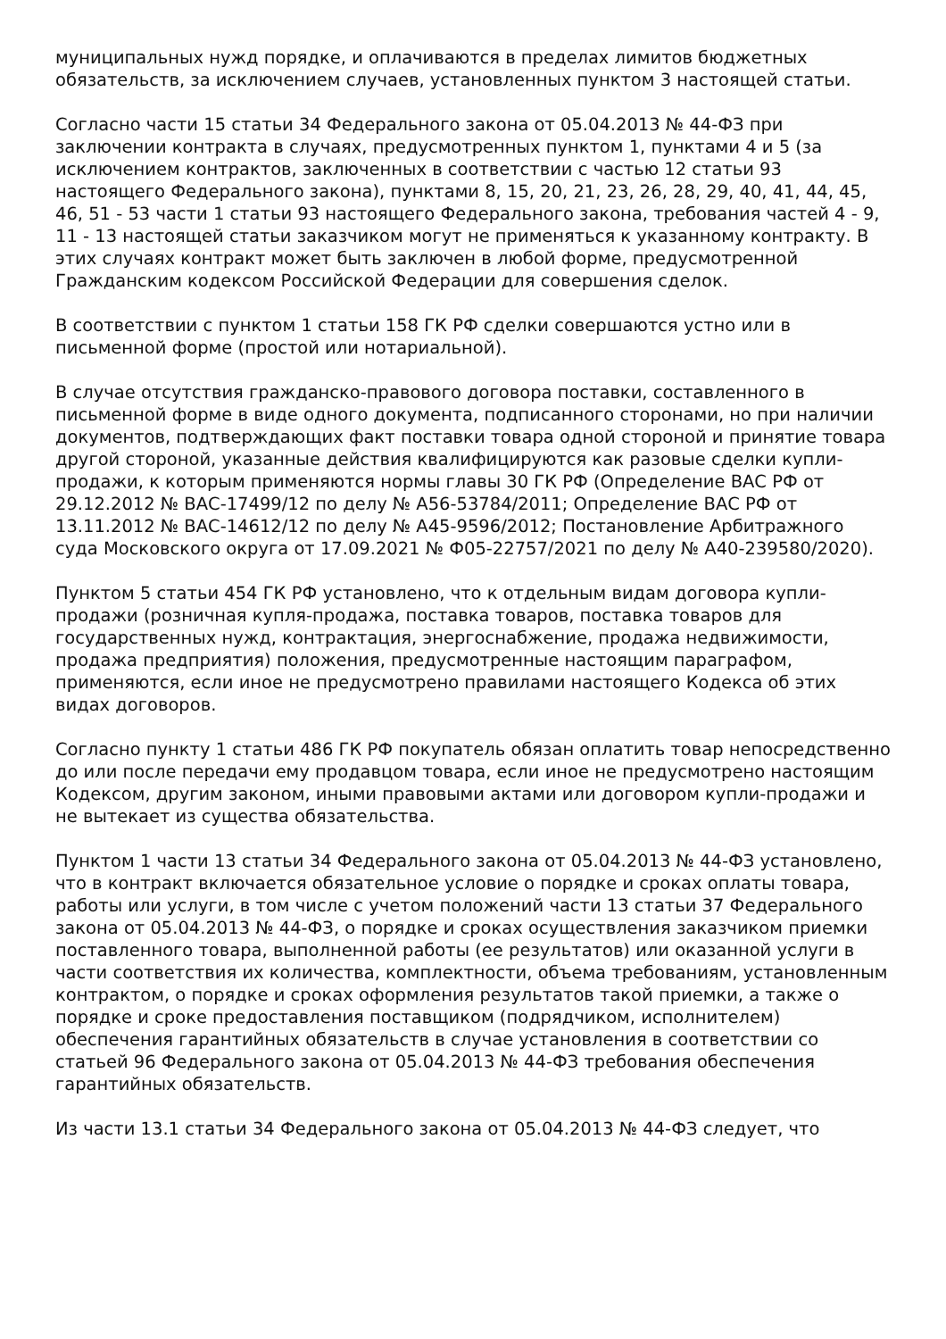муниципальных нужд порядке, и оплачиваются в пределах лимитов бюджетных обязательств, за исключением случаев, установленных пунктом 3 настоящей статьи.
Согласно части 15 статьи 34 Федерального закона от 05.04.2013 № 44-ФЗ при заключении контракта в случаях, предусмотренных пунктом 1, пунктами 4 и 5 (за исключением контрактов, заключенных в соответствии с частью 12 статьи 93 настоящего Федерального закона), пунктами 8, 15, 20, 21, 23, 26, 28, 29, 40, 41, 44, 45, 46, 51 - 53 части 1 статьи 93 настоящего Федерального закона, требования частей 4 - 9, 11 - 13 настоящей статьи заказчиком могут не применяться к указанному контракту. В этих случаях контракт может быть заключен в любой форме, предусмотренной Гражданским кодексом Российской Федерации для совершения сделок.
В соответствии с пунктом 1 статьи 158 ГК РФ сделки совершаются устно или в письменной форме (простой или нотариальной).
В случае отсутствия гражданско-правового договора поставки, составленного в письменной форме в виде одного документа, подписанного сторонами, но при наличии документов, подтверждающих факт поставки товара одной стороной и принятие товара другой стороной, указанные действия квалифицируются как разовые сделки купли-продажи, к которым применяются нормы главы 30 ГК РФ (Определение ВАС РФ от 29.12.2012 № ВАС-17499/12 по делу № А56-53784/2011; Определение ВАС РФ от 13.11.2012 № ВАС-14612/12 по делу № А45-9596/2012; Постановление Арбитражного суда Московского округа от 17.09.2021 № Ф05-22757/2021 по делу № А40-239580/2020).
Пунктом 5 статьи 454 ГК РФ установлено, что к отдельным видам договора купли-продажи (розничная купля-продажа, поставка товаров, поставка товаров для государственных нужд, контрактация, энергоснабжение, продажа недвижимости, продажа предприятия) положения, предусмотренные настоящим параграфом, применяются, если иное не предусмотрено правилами настоящего Кодекса об этих видах договоров.
Согласно пункту 1 статьи 486 ГК РФ покупатель обязан оплатить товар непосредственно до или после передачи ему продавцом товара, если иное не предусмотрено настоящим Кодексом, другим законом, иными правовыми актами или договором купли-продажи и не вытекает из существа обязательства.
Пунктом 1 части 13 статьи 34 Федерального закона от 05.04.2013 № 44-ФЗ установлено, что в контракт включается обязательное условие о порядке и сроках оплаты товара, работы или услуги, в том числе с учетом положений части 13 статьи 37 Федерального закона от 05.04.2013 № 44-ФЗ, о порядке и сроках осуществления заказчиком приемки поставленного товара, выполненной работы (ее результатов) или оказанной услуги в части соответствия их количества, комплектности, объема требованиям, установленным контрактом, о порядке и сроках оформления результатов такой приемки, а также о порядке и сроке предоставления поставщиком (подрядчиком, исполнителем) обеспечения гарантийных обязательств в случае установления в соответствии со статьей 96 Федерального закона от 05.04.2013 № 44-ФЗ требования обеспечения гарантийных обязательств.
Из части 13.1 статьи 34 Федерального закона от 05.04.2013 № 44-ФЗ следует, что